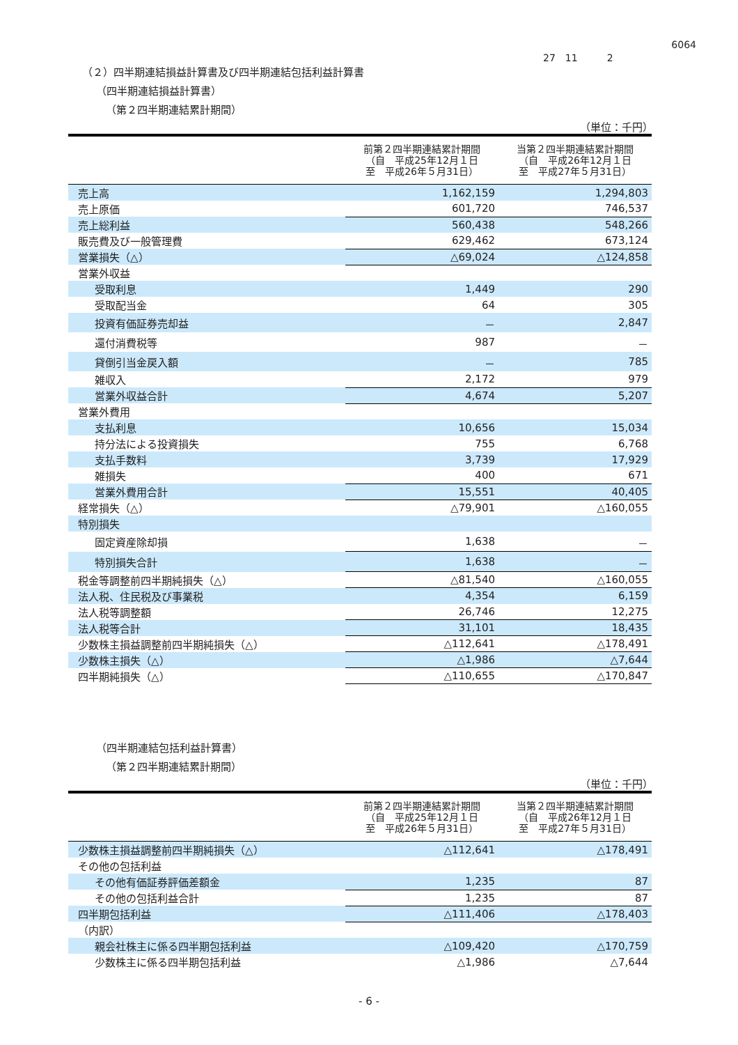6064
27　11　　　2
（２）四半期連結損益計算書及び四半期連結包括利益計算書
（四半期連結損益計算書）
（第２四半期連結累計期間）
（単位：千円）
| | 前第２四半期連結累計期間 （自 平成25年12月１日 至 平成26年５月31日） | 当第２四半期連結累計期間 （自 平成26年12月１日 至 平成27年５月31日） |
| --- | --- | --- |
| 売上高 | 1,162,159 | 1,294,803 |
| 売上原価 | 601,720 | 746,537 |
| 売上総利益 | 560,438 | 548,266 |
| 販売費及び一般管理費 | 629,462 | 673,124 |
| 営業損失（△） | △69,024 | △124,858 |
| 営業外収益 | | |
| 受取利息 | 1,449 | 290 |
| 受取配当金 | 64 | 305 |
| 投資有価証券売却益 | － | 2,847 |
| 還付消費税等 | 987 | － |
| 貸倒引当金戻入額 | － | 785 |
| 雑収入 | 2,172 | 979 |
| 営業外収益合計 | 4,674 | 5,207 |
| 営業外費用 | | |
| 支払利息 | 10,656 | 15,034 |
| 持分法による投資損失 | 755 | 6,768 |
| 支払手数料 | 3,739 | 17,929 |
| 雑損失 | 400 | 671 |
| 営業外費用合計 | 15,551 | 40,405 |
| 経常損失（△） | △79,901 | △160,055 |
| 特別損失 | | |
| 固定資産除却損 | 1,638 | － |
| 特別損失合計 | 1,638 | － |
| 税金等調整前四半期純損失（△） | △81,540 | △160,055 |
| 法人税、住民税及び事業税 | 4,354 | 6,159 |
| 法人税等調整額 | 26,746 | 12,275 |
| 法人税等合計 | 31,101 | 18,435 |
| 少数株主損益調整前四半期純損失（△） | △112,641 | △178,491 |
| 少数株主損失（△） | △1,986 | △7,644 |
| 四半期純損失（△） | △110,655 | △170,847 |
（四半期連結包括利益計算書）
（第２四半期連結累計期間）
（単位：千円）
| | 前第２四半期連結累計期間 （自 平成25年12月１日 至 平成26年５月31日） | 当第２四半期連結累計期間 （自 平成26年12月１日 至 平成27年５月31日） |
| --- | --- | --- |
| 少数株主損益調整前四半期純損失（△） | △112,641 | △178,491 |
| その他の包括利益 | | |
| その他有価証券評価差額金 | 1,235 | 87 |
| その他の包括利益合計 | 1,235 | 87 |
| 四半期包括利益 | △111,406 | △178,403 |
| （内訳） | | |
| 親会社株主に係る四半期包括利益 | △109,420 | △170,759 |
| 少数株主に係る四半期包括利益 | △1,986 | △7,644 |
- 6 -